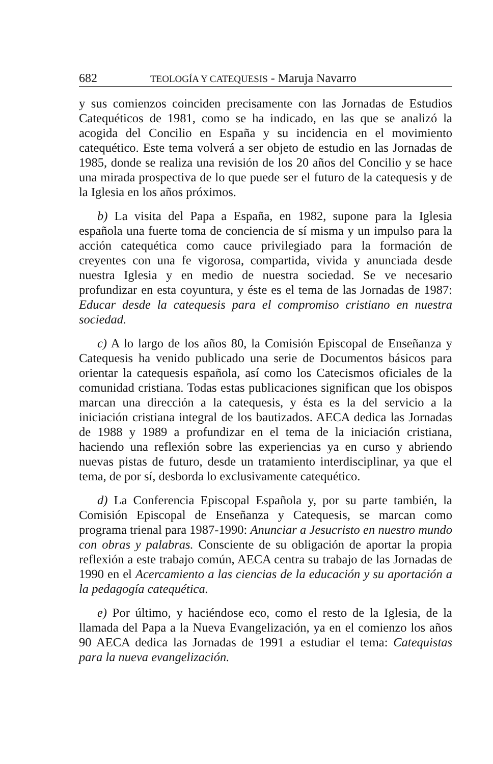682 TEOLOGÍA Y CATEQUESIS - Maruja Navarro
y sus comienzos coinciden precisamente con las Jornadas de Estudios Catequéticos de 1981, como se ha indicado, en las que se analizó la acogida del Concilio en España y su incidencia en el movimiento catequético. Este tema volverá a ser objeto de estudio en las Jornadas de 1985, donde se realiza una revisión de los 20 años del Concilio y se hace una mirada prospectiva de lo que puede ser el futuro de la catequesis y de la Iglesia en los años próximos.
b) La visita del Papa a España, en 1982, supone para la Iglesia española una fuerte toma de conciencia de sí misma y un impulso para la acción catequética como cauce privilegiado para la formación de creyentes con una fe vigorosa, compartida, vivida y anunciada desde nuestra Iglesia y en medio de nuestra sociedad. Se ve necesario profundizar en esta coyuntura, y éste es el tema de las Jornadas de 1987: Educar desde la catequesis para el compromiso cristiano en nuestra sociedad.
c) A lo largo de los años 80, la Comisión Episcopal de Enseñanza y Catequesis ha venido publicado una serie de Documentos básicos para orientar la catequesis española, así como los Catecismos oficiales de la comunidad cristiana. Todas estas publicaciones significan que los obispos marcan una dirección a la catequesis, y ésta es la del servicio a la iniciación cristiana integral de los bautizados. AECA dedica las Jornadas de 1988 y 1989 a profundizar en el tema de la iniciación cristiana, haciendo una reflexión sobre las experiencias ya en curso y abriendo nuevas pistas de futuro, desde un tratamiento interdisciplinar, ya que el tema, de por sí, desborda lo exclusivamente catequético.
d) La Conferencia Episcopal Española y, por su parte también, la Comisión Episcopal de Enseñanza y Catequesis, se marcan como programa trienal para 1987-1990: Anunciar a Jesucristo en nuestro mundo con obras y palabras. Consciente de su obligación de aportar la propia reflexión a este trabajo común, AECA centra su trabajo de las Jornadas de 1990 en el Acercamiento a las ciencias de la educación y su aportación a la pedagogía catequética.
e) Por último, y haciéndose eco, como el resto de la Iglesia, de la llamada del Papa a la Nueva Evangelización, ya en el comienzo los años 90 AECA dedica las Jornadas de 1991 a estudiar el tema: Catequistas para la nueva evangelización.